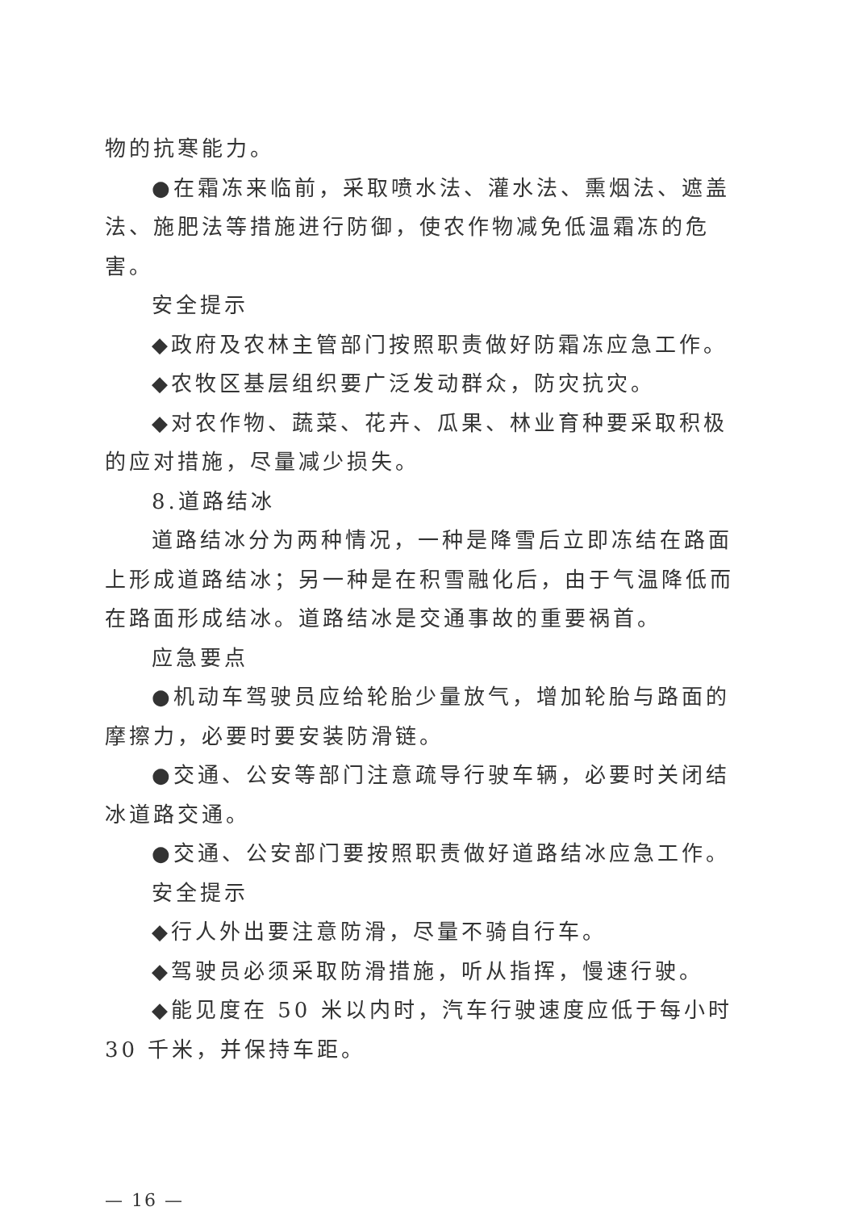物的抗寒能力。
●在霜冻来临前，采取喷水法、灌水法、熏烟法、遮盖法、施肥法等措施进行防御，使农作物减免低温霜冻的危害。
安全提示
◆政府及农林主管部门按照职责做好防霜冻应急工作。
◆农牧区基层组织要广泛发动群众，防灾抗灾。
◆对农作物、蔬菜、花卉、瓜果、林业育种要采取积极的应对措施，尽量减少损失。
8.道路结冰
道路结冰分为两种情况，一种是降雪后立即冻结在路面上形成道路结冰；另一种是在积雪融化后，由于气温降低而在路面形成结冰。道路结冰是交通事故的重要祸首。
应急要点
●机动车驾驶员应给轮胎少量放气，增加轮胎与路面的摩擦力，必要时要安装防滑链。
●交通、公安等部门注意疏导行驶车辆，必要时关闭结冰道路交通。
●交通、公安部门要按照职责做好道路结冰应急工作。
安全提示
◆行人外出要注意防滑，尽量不骑自行车。
◆驾驶员必须采取防滑措施，听从指挥，慢速行驶。
◆能见度在 50 米以内时，汽车行驶速度应低于每小时 30 千米，并保持车距。
— 16 —